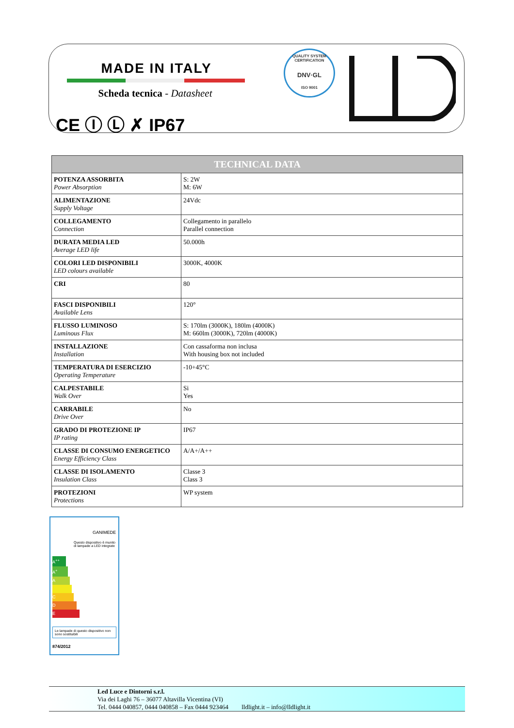MADE IN ITALY
Scheda tecnica - Datasheet
CE Ⓘ Ⓛ ✗ IP67
QUALITY SYSTEM CERTIFICATION
DNV·GL
ISO 9001
| TECHNICAL DATA | |
| --- | --- |
| POTENZA ASSORBITA Power Absorption | S: 2W M: 6W |
| ALIMENTAZIONE Supply Voltage | 24Vdc |
| COLLEGAMENTO Connection | Collegamento in parallelo Parallel connection |
| DURATA MEDIA LED Average LED life | 50.000h |
| COLORI LED DISPONIBILI LED colours available | 3000K, 4000K |
| CRI | 80 |
| FASCI DISPONIBILI Available Lens | 120° |
| FLUSSO LUMINOSO Luminous Flux | S: 170lm (3000K), 180lm (4000K) M: 660lm (3000K), 720lm (4000K) |
| INSTALLAZIONE Installation | Con cassaforma non inclusa With housing box not included |
| TEMPERATURA DI ESERCIZIO Operating Temperature | -10+45°C |
| CALPESTABILE Walk Over | Si Yes |
| CARRABILE Drive Over | No |
| GRADO DI PROTEZIONE IP IP rating | IP67 |
| CLASSE DI CONSUMO ENERGETICO Energy Efficiency Class | A/A+/A++ |
| CLASSE DI ISOLAMENTO Insulation Class | Classe 3 Class 3 |
| PROTEZIONI Protections | WP system |
GANIMEDE
Questo dispositivo è munito di lampade a LED integrate
A<sup>++</sup>
A<sup>+</sup>
A
C
D
E
Le lampade di questo dispositivo non sono sostituibili
874/2012
Led Luce e Dintorni s.r.l.
Via dei Laghi 76 – 36077 Altavilla Vicentina (VI)
Tel. 0444 040857, 0444 040858 – Fax 0444 923464 lldlight.it – info@lldlight.it